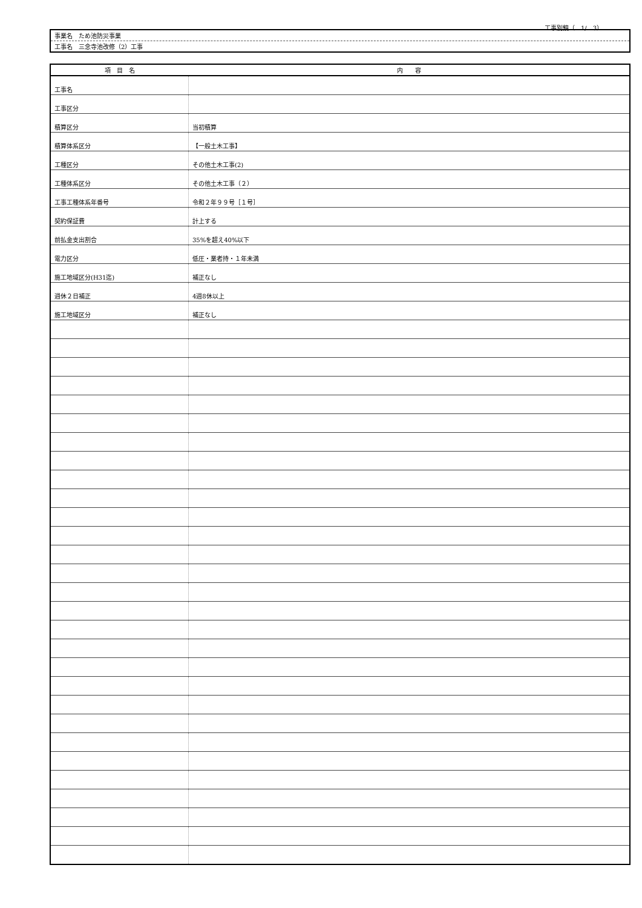工事別鏡（　1/　3）
| 事業名 ため池防災事業 |
| 工事名 三念寺池改修（2）工事 |
| 項 目 名 | 内 容 |
| --- | --- |
| 工事名 | |
| 工事区分 | |
| 積算区分 | 当初積算 |
| 積算体系区分 | 【一般土木工事】 |
| 工種区分 | その他土木工事(2) |
| 工種体系区分 | その他土木工事（２） |
| 工事工種体系年番号 | 令和２年９９号［１号］ |
| 契約保証費 | 計上する |
| 前払金支出割合 | 35%を超え40%以下 |
| 電力区分 | 低圧・業者持・１年未満 |
| 施工地域区分(H31迄) | 補正なし |
| 週休２日補正 | 4週8休以上 |
| 施工地域区分 | 補正なし |